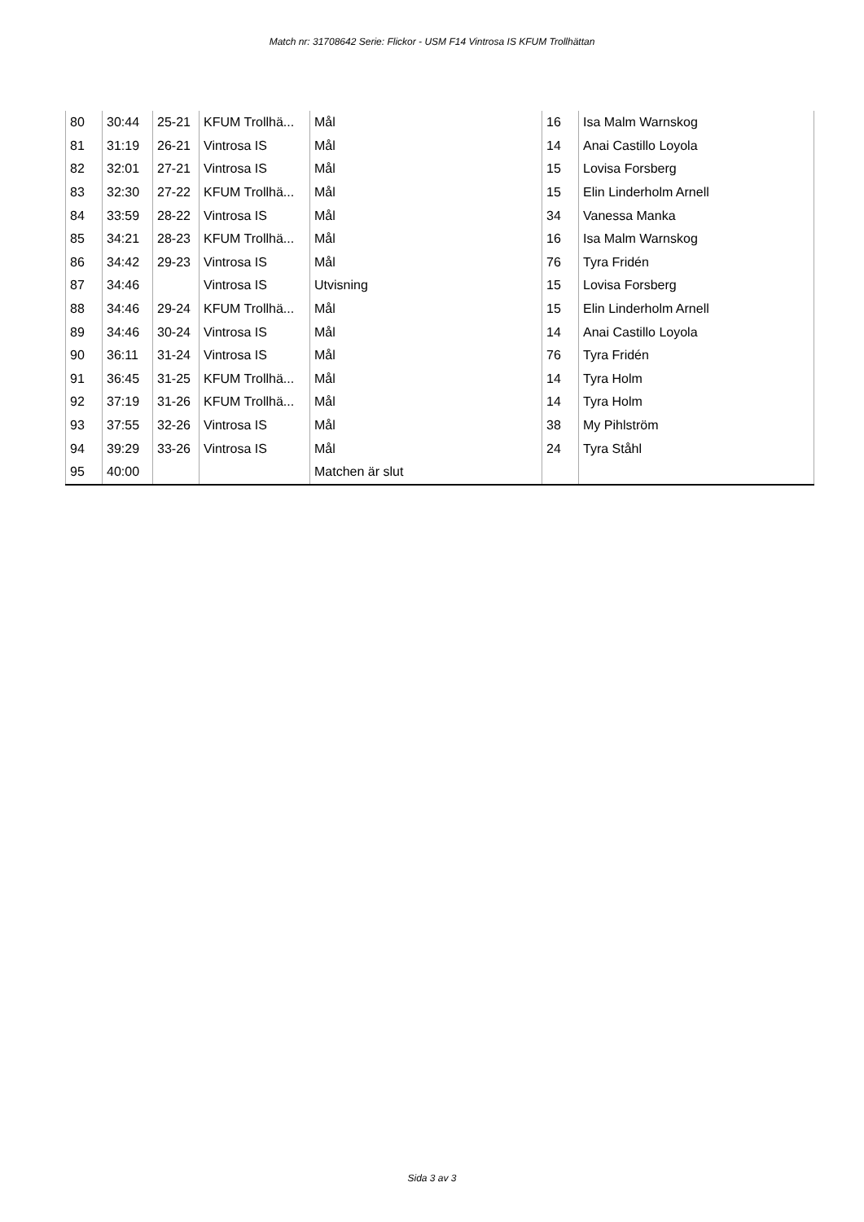Match nr: 31708642 Serie: Flickor - USM F14 Vintrosa IS KFUM Trollhättan
| 80 | 30:44 | 25-21 | KFUM Trollhä... | Mål | 16 | Isa Malm Warnskog |
| 81 | 31:19 | 26-21 | Vintrosa IS | Mål | 14 | Anai Castillo Loyola |
| 82 | 32:01 | 27-21 | Vintrosa IS | Mål | 15 | Lovisa Forsberg |
| 83 | 32:30 | 27-22 | KFUM Trollhä... | Mål | 15 | Elin Linderholm Arnell |
| 84 | 33:59 | 28-22 | Vintrosa IS | Mål | 34 | Vanessa Manka |
| 85 | 34:21 | 28-23 | KFUM Trollhä... | Mål | 16 | Isa Malm Warnskog |
| 86 | 34:42 | 29-23 | Vintrosa IS | Mål | 76 | Tyra Fridén |
| 87 | 34:46 | | Vintrosa IS | Utvisning | 15 | Lovisa Forsberg |
| 88 | 34:46 | 29-24 | KFUM Trollhä... | Mål | 15 | Elin Linderholm Arnell |
| 89 | 34:46 | 30-24 | Vintrosa IS | Mål | 14 | Anai Castillo Loyola |
| 90 | 36:11 | 31-24 | Vintrosa IS | Mål | 76 | Tyra Fridén |
| 91 | 36:45 | 31-25 | KFUM Trollhä... | Mål | 14 | Tyra Holm |
| 92 | 37:19 | 31-26 | KFUM Trollhä... | Mål | 14 | Tyra Holm |
| 93 | 37:55 | 32-26 | Vintrosa IS | Mål | 38 | My Pihlström |
| 94 | 39:29 | 33-26 | Vintrosa IS | Mål | 24 | Tyra Ståhl |
| 95 | 40:00 | | | Matchen är slut | | |
Sida 3 av 3